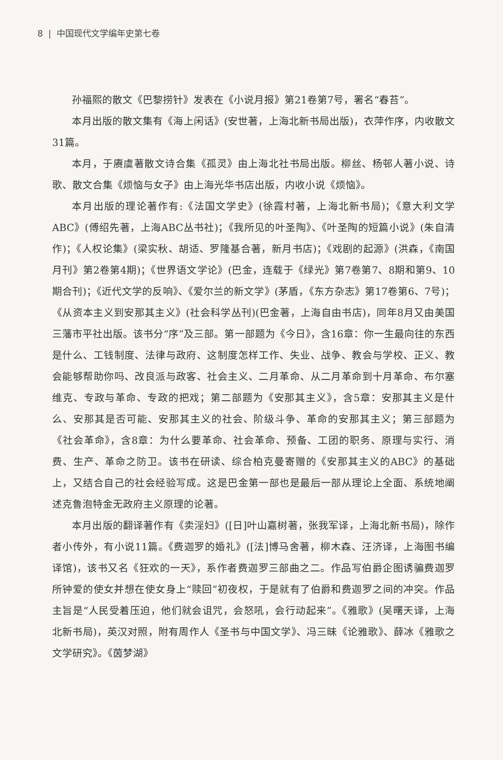8 | 中国现代文学编年史第七卷
孙福熙的散文《巴黎捞针》发表在《小说月报》第21卷第7号，署名“春苔”。
本月出版的散文集有《海上闲话》(安世著，上海北新书局出版)，衣萍作序，内收散文31篇。
本月，于赓虞著散文诗合集《孤灵》由上海北社书局出版。柳丝、杨邨人著小说、诗歌、散文合集《烦恼与女子》由上海光华书店出版，内收小说《烦恼》。
本月出版的理论著作有:《法国文学史》(徐霞村著，上海北新书局)；《意大利文学ABC》(傅绍先著，上海ABC丛书社)；《我所见的叶圣陶》、《叶圣陶的短篇小说》(朱自清作)；《人权论集》(梁实秋、胡适、罗隆基合著，新月书店)；《戏剧的起源》(洪森，《南国月刊》第2卷第4期)；《世界语文学论》(巴金，连载于《绿光》第7卷第7、8期和第9、10期合刊)；《近代文学的反响》、《爱尔兰的新文学》(茅盾，《东方杂志》第17卷第6、7号)；《从资本主义到安那其主义》(社会科学丛刊)(巴金著，上海自由书店)，同年8月又由美国三藩市平社出版。该书分“序”及三部。第一部题为《今日》，含16章：你一生最向往的东西是什么、工钱制度、法律与政府、这制度怎样工作、失业、战争、教会与学校、正义、教会能够帮助你吗、改良派与政客、社会主义、二月革命、从二月革命到十月革命、布尔塞维克、专政与革命、专政的把戏；第二部题为《安那其主义》，含5章：安那其主义是什么、安那其是否可能、安那其主义的社会、阶级斗争、革命的安那其主义；第三部题为《社会革命》，含8章：为什么要革命、社会革命、预备、工团的职务、原理与实行、消费、生产、革命之防卫。该书在研读、综合柏克曼寄赠的《安那其主义的ABC》的基础上，又结合自己的社会经验写成。这是巴金第一部也是最后一部从理论上全面、系统地阐述克鲁泡特金无政府主义原理的论著。
本月出版的翻译著作有《卖淫妇》([日]叶山嘉树著，张我军译，上海北新书局)，除作者小传外，有小说11篇。《费迦罗的婚礼》([法]博马舍著，柳木森、汪济译，上海图书编译馆)，该书又名《狂欢的一天》，系作者费迦罗三部曲之二。作品写伯爵企图诱骗费迦罗所钟爱的使女并想在使女身上“赎回”初夜权，于是就有了伯爵和费迦罗之间的冲突。作品主旨是“人民受着压迫，他们就会诅咒，会怒吼，会行动起来”。《雅歌》(吴曙天译，上海北新书局)，英汉对照，附有周作人《圣书与中国文学》、冯三昧《论雅歌》、薛冰《雅歌之文学研究》。《茵梦湖》